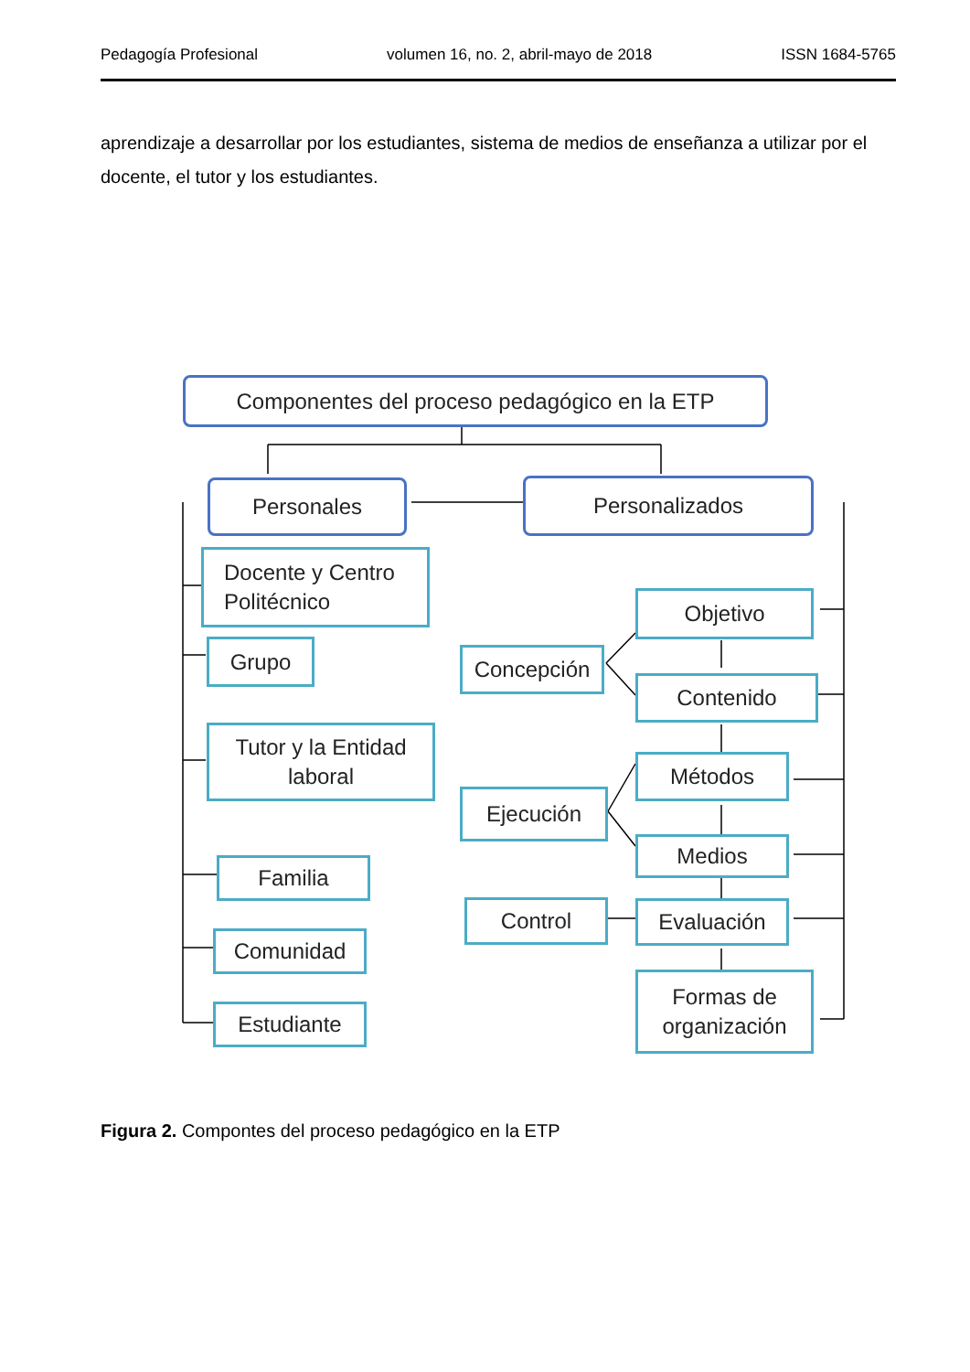Pedagogía Profesional volumen 16, no. 2, abril-mayo de 2018 ISSN 1684-5765
aprendizaje a desarrollar por los estudiantes, sistema de medios de enseñanza a utilizar por el docente, el tutor y los estudiantes.
Componentes del proceso pedagógico en la ETP
Personales Personalizados
Docente y Centro
Politécnico
Grupo
Tutor y la Entidad
laboral
Familia
Comunidad
Estudiante
Concepción
Ejecución
Control
Objetivo
Contenido
Métodos
Medios
Evaluación
Formas de
organización
Figura 2. Compontes del proceso pedagógico en la ETP